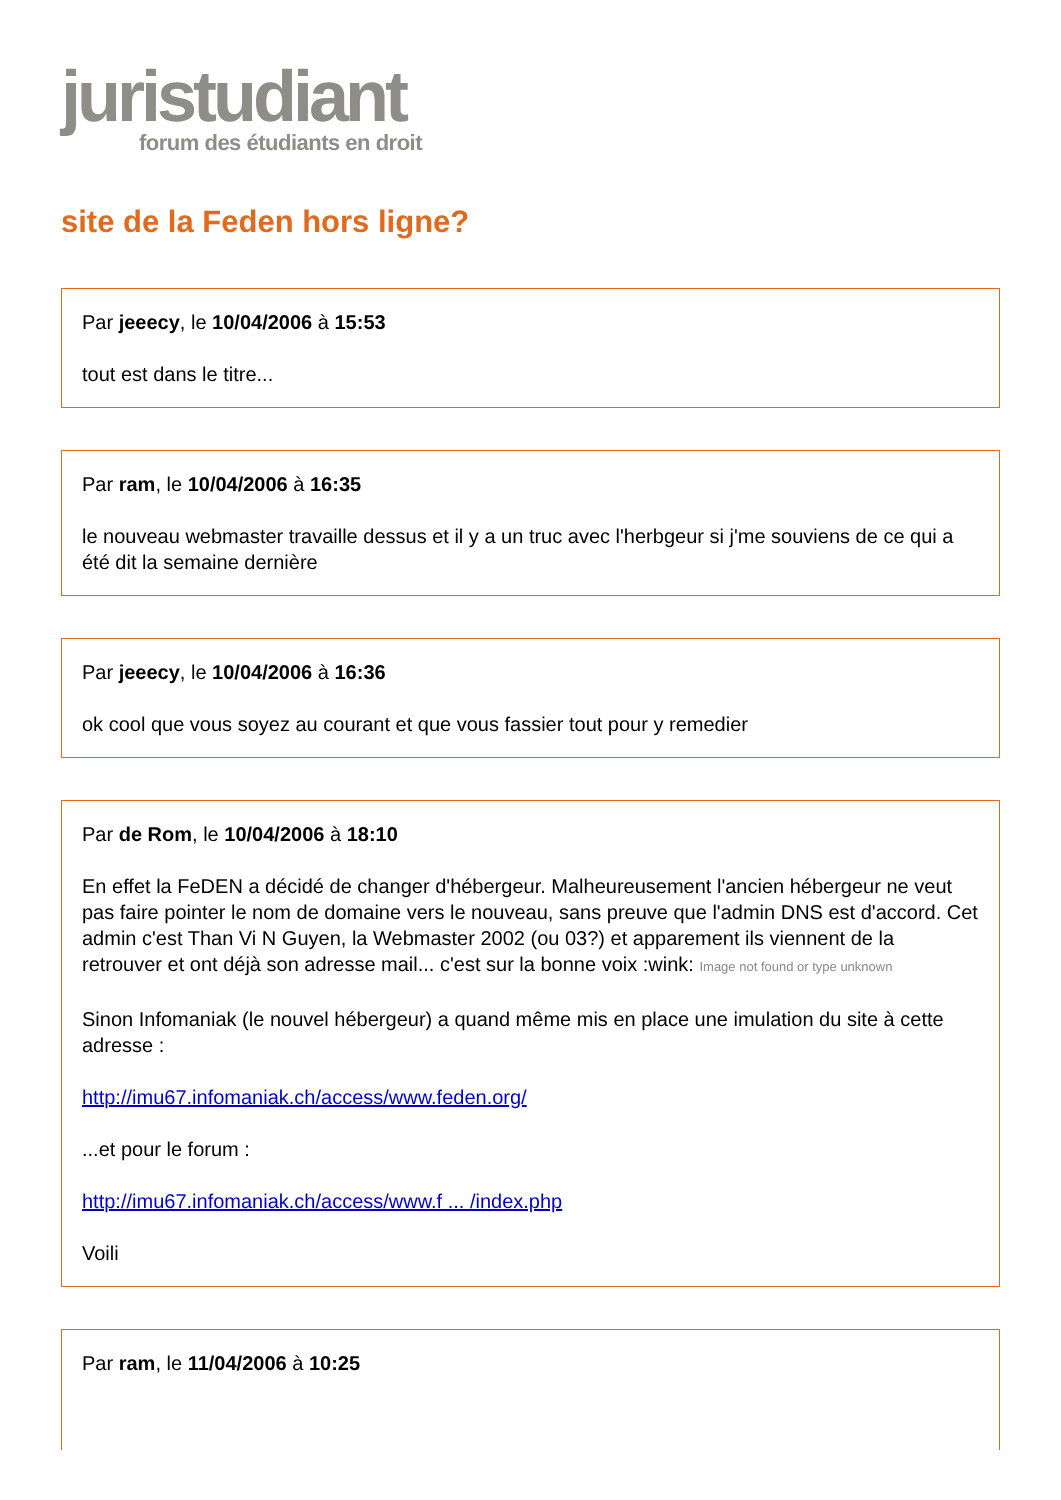juristudiant
forum des étudiants en droit
site de la Feden hors ligne?
Par jeeecy, le 10/04/2006 à 15:53
tout est dans le titre...
Par ram, le 10/04/2006 à 16:35
le nouveau webmaster travaille dessus et il y a un truc avec l'herbgeur si j'me souviens de ce qui a été dit la semaine dernière
Par jeeecy, le 10/04/2006 à 16:36
ok cool que vous soyez au courant et que vous fassier tout pour y remedier
Par de Rom, le 10/04/2006 à 18:10
En effet la FeDEN a décidé de changer d'hébergeur. Malheureusement l'ancien hébergeur ne veut pas faire pointer le nom de domaine vers le nouveau, sans preuve que l'admin DNS est d'accord. Cet admin c'est Than Vi N Guyen, la Webmaster 2002 (ou 03?) et apparement ils viennent de la retrouver et ont déjà son adresse mail... c'est sur la bonne voix :wink: Image not found or type unknown
Sinon Infomaniak (le nouvel hébergeur) a quand même mis en place une imulation du site à cette adresse :
http://imu67.infomaniak.ch/access/www.feden.org/
...et pour le forum :
http://imu67.infomaniak.ch/access/www.f ... /index.php
Voili
Par ram, le 11/04/2006 à 10:25